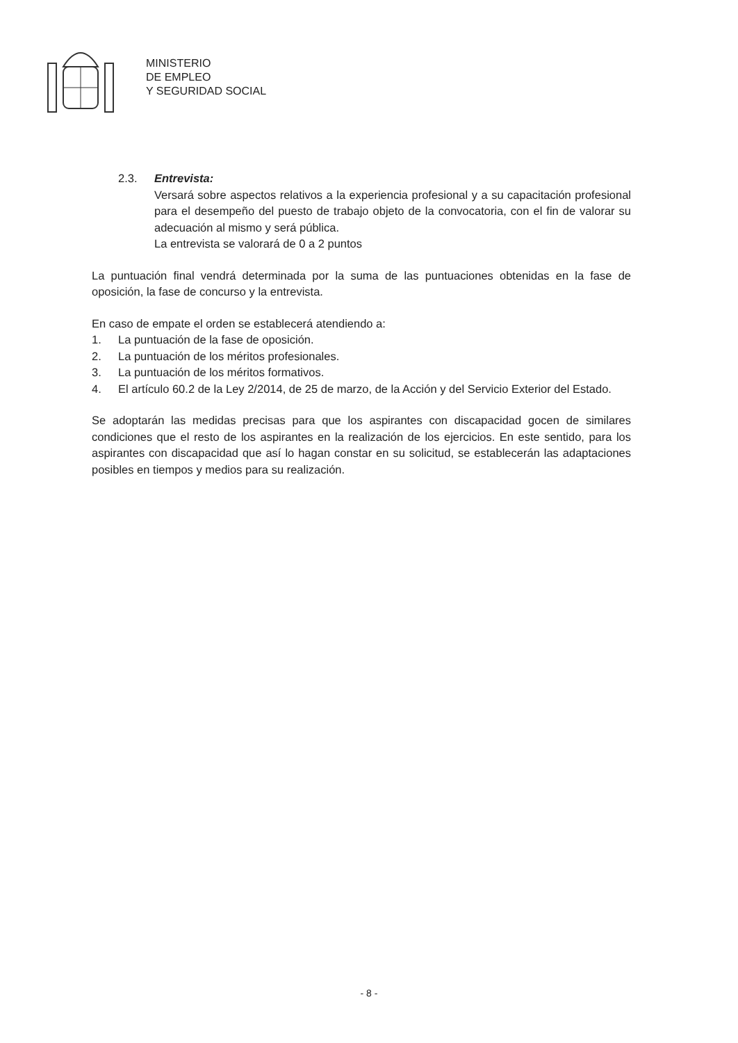MINISTERIO
DE EMPLEO
Y SEGURIDAD SOCIAL
2.3. Entrevista:
Versará sobre aspectos relativos a la experiencia profesional y a su capacitación profesional para el desempeño del puesto de trabajo objeto de la convocatoria, con el fin de valorar su adecuación al mismo y será pública.
La entrevista se valorará de 0 a 2 puntos
La puntuación final vendrá determinada por la suma de las puntuaciones obtenidas en la fase de oposición, la fase de concurso y la entrevista.
En caso de empate el orden se establecerá atendiendo a:
1. La puntuación de la fase de oposición.
2. La puntuación de los méritos profesionales.
3. La puntuación de los méritos formativos.
4. El artículo 60.2 de la Ley 2/2014, de 25 de marzo, de la Acción y del Servicio Exterior del Estado.
Se adoptarán las medidas precisas para que los aspirantes con discapacidad gocen de similares condiciones que el resto de los aspirantes en la realización de los ejercicios. En este sentido, para los aspirantes con discapacidad que así lo hagan constar en su solicitud, se establecerán las adaptaciones posibles en tiempos y medios para su realización.
- 8 -